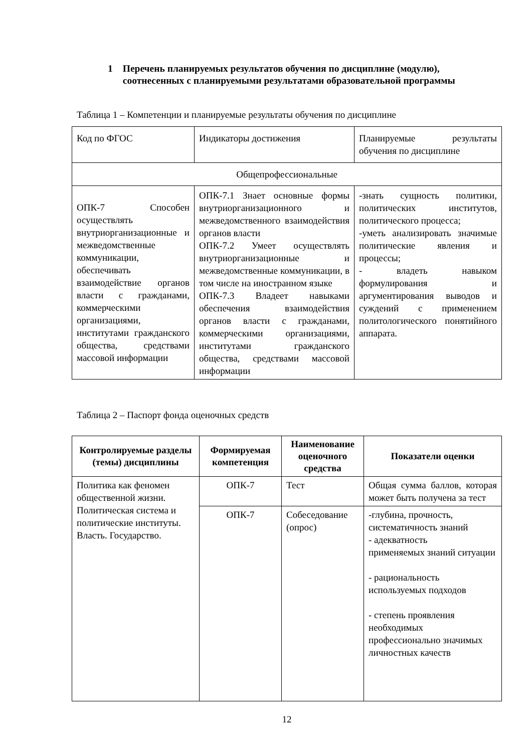1 Перечень планируемых результатов обучения по дисциплине (модулю), соотнесенных с планируемыми результатами образовательной программы
Таблица 1 – Компетенции и планируемые результаты обучения по дисциплине
| Код по ФГОС | Индикаторы достижения | Планируемые результаты обучения по дисциплине |
| Общепрофессиональные | | |
| ОПК-7 Способен осуществлять внутриорганизационные и межведомственные коммуникации, обеспечивать взаимодействие органов власти с гражданами, коммерческими организациями, институтами гражданского общества, средствами массовой информации | ОПК-7.1 Знает основные формы внутриорганизационного и межведомственного взаимодействия органов власти ОПК-7.2 Умеет осуществлять внутриорганизационные и межведомственные коммуникации, в том числе на иностранном языке ОПК-7.3 Владеет навыками обеспечения взаимодействия органов власти с гражданами, коммерческими организациями, институтами гражданского общества, средствами массовой информации | -знать сущность политики, политических институтов, политического процесса; -уметь анализировать значимые политические явления и процессы; - владеть навыком формулирования и аргументирования выводов и суждений с применением политологического понятийного аппарата. |
Таблица 2 – Паспорт фонда оценочных средств
| Контролируемые разделы (темы) дисциплины | Формируемая компетенция | Наименование оценочного средства | Показатели оценки |
| --- | --- | --- | --- |
| Политика как феномен общественной жизни. Политическая система и политические институты. Власть. Государство. | ОПК-7 | Тест | Общая сумма баллов, которая может быть получена за тест |
| | ОПК-7 | Собеседование (опрос) | -глубина, прочность, систематичность знаний - адекватность применяемых знаний ситуации - рациональность используемых подходов - степень проявления необходимых профессионально значимых личностных качеств |
12